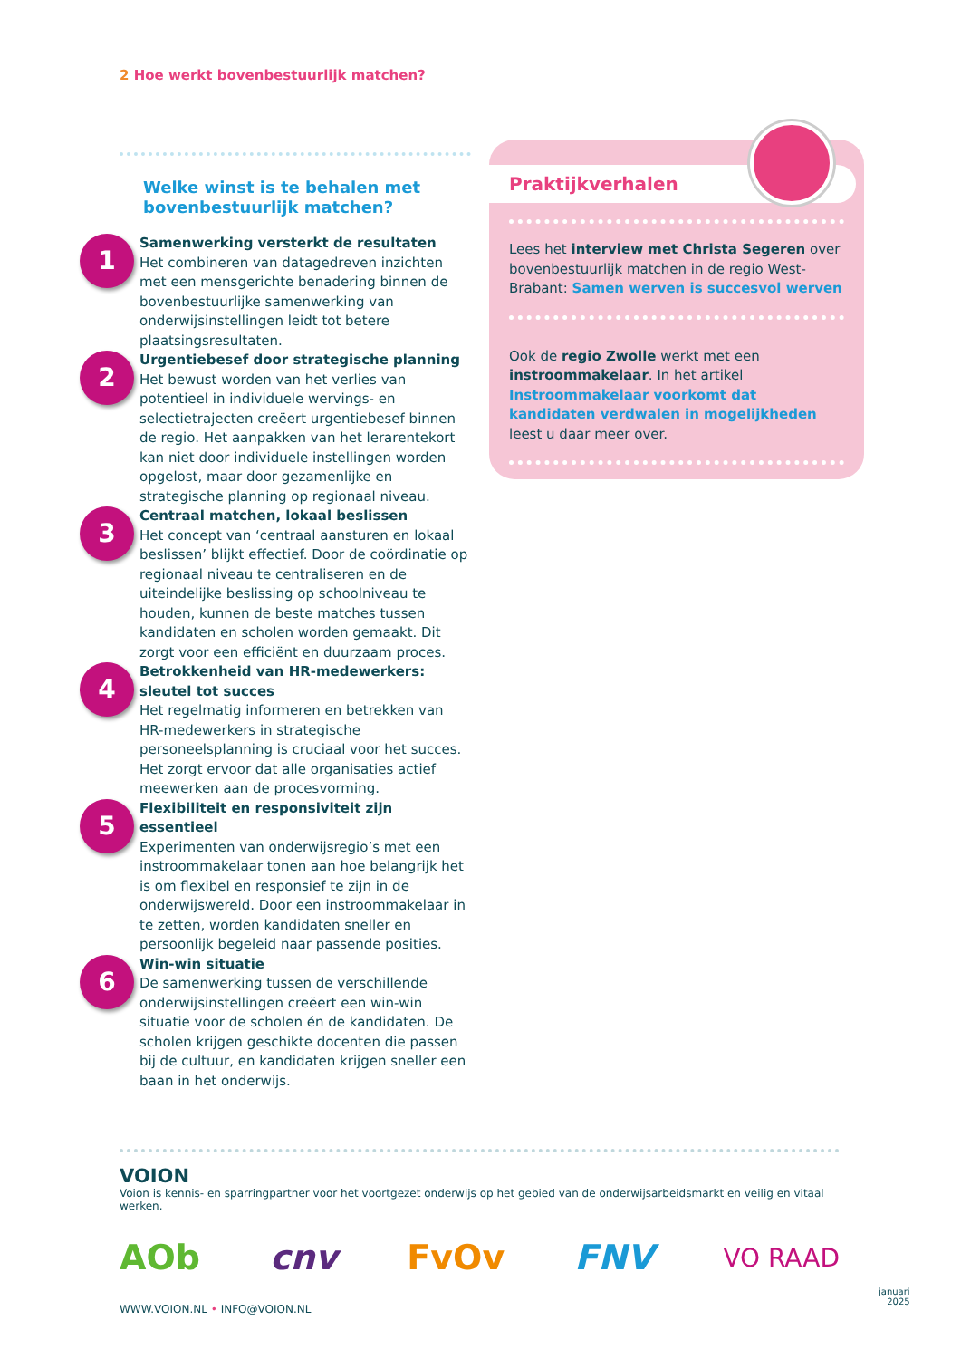2 Hoe werkt bovenbestuurlijk matchen?
Welke winst is te behalen met bovenbestuurlijk matchen?
1
Samenwerking versterkt de resultaten
Het combineren van datagedreven inzichten met een mensgerichte benadering binnen de bovenbestuurlijke samenwerking van onderwijsinstellingen leidt tot betere plaatsingsresultaten.
2
Urgentiebesef door strategische planning
Het bewust worden van het verlies van potentieel in individuele wervings- en selectietrajecten creëert urgentiebesef binnen de regio. Het aanpakken van het lerarentekort kan niet door individuele instellingen worden opgelost, maar door gezamenlijke en strategische planning op regionaal niveau.
3
Centraal matchen, lokaal beslissen
Het concept van ‘centraal aansturen en lokaal beslissen’ blijkt effectief. Door de coördinatie op regionaal niveau te centraliseren en de uiteindelijke beslissing op schoolniveau te houden, kunnen de beste matches tussen kandidaten en scholen worden gemaakt. Dit zorgt voor een efficiënt en duurzaam proces.
4
Betrokkenheid van HR-medewerkers: sleutel tot succes
Het regelmatig informeren en betrekken van HR-medewerkers in strategische personeelsplanning is cruciaal voor het succes. Het zorgt ervoor dat alle organisaties actief meewerken aan de procesvorming.
5
Flexibiliteit en responsiviteit zijn essentieel
Experimenten van onderwijsregio’s met een instroommakelaar tonen aan hoe belangrijk het is om flexibel en responsief te zijn in de onderwijswereld. Door een instroommakelaar in te zetten, worden kandidaten sneller en persoonlijk begeleid naar passende posities.
6
Win-win situatie
De samenwerking tussen de verschillende onderwijsinstellingen creëert een win-win situatie voor de scholen én de kandidaten. De scholen krijgen geschikte docenten die passen bij de cultuur, en kandidaten krijgen sneller een baan in het onderwijs.
Praktijkverhalen
Lees het interview met Christa Segeren over bovenbestuurlijk matchen in de regio West-Brabant: Samen werven is succesvol werven
Ook de regio Zwolle werkt met een instroommakelaar. In het artikel Instroommakelaar voorkomt dat kandidaten verdwalen in mogelijkheden leest u daar meer over.
VOION
Voion is kennis- en sparringpartner voor het voortgezet onderwijs op het gebied van de onderwijsarbeidsmarkt en veilig en vitaal werken.
AOb cnv FvOv FNV VO RAAD
WWW.VOION.NL • INFO@VOION.NL
januari
2025